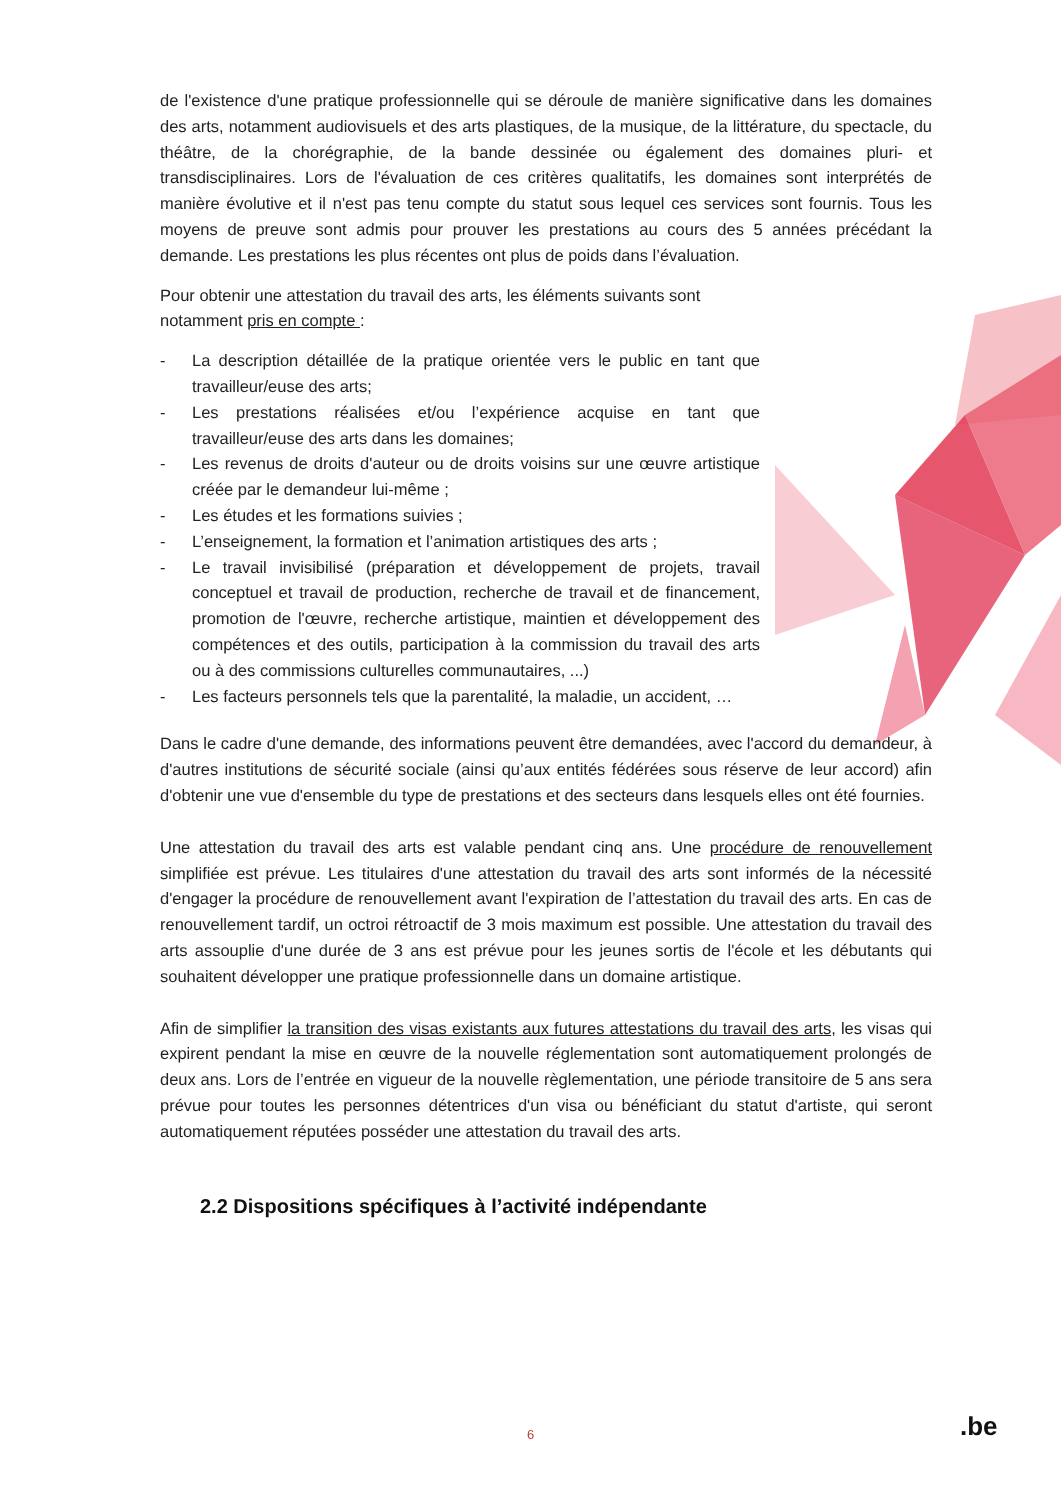de l'existence d'une pratique professionnelle qui se déroule de manière significative dans les domaines des arts, notamment audiovisuels et des arts plastiques, de la musique, de la littérature, du spectacle, du théâtre, de la chorégraphie, de la bande dessinée ou également des domaines pluri- et transdisciplinaires. Lors de l'évaluation de ces critères qualitatifs, les domaines sont interprétés de manière évolutive et il n'est pas tenu compte du statut sous lequel ces services sont fournis. Tous les moyens de preuve sont admis pour prouver les prestations au cours des 5 années précédant la demande. Les prestations les plus récentes ont plus de poids dans l’évaluation.
Pour obtenir une attestation du travail des arts, les éléments suivants sont notamment pris en compte :
- La description détaillée de la pratique orientée vers le public en tant que travailleur/euse des arts;
- Les prestations réalisées et/ou l’expérience acquise en tant que travailleur/euse des arts dans les domaines;
- Les revenus de droits d'auteur ou de droits voisins sur une œuvre artistique créée par le demandeur lui-même ;
- Les études et les formations suivies ;
- L’enseignement, la formation et l’animation artistiques des arts ;
- Le travail invisibilisé (préparation et développement de projets, travail conceptuel et travail de production, recherche de travail et de financement, promotion de l'œuvre, recherche artistique, maintien et développement des compétences et des outils, participation à la commission du travail des arts ou à des commissions culturelles communautaires, ...)
- Les facteurs personnels tels que la parentalité, la maladie, un accident, …
Dans le cadre d'une demande, des informations peuvent être demandées, avec l'accord du demandeur, à d'autres institutions de sécurité sociale (ainsi qu’aux entités fédérées sous réserve de leur accord) afin d'obtenir une vue d'ensemble du type de prestations et des secteurs dans lesquels elles ont été fournies.
Une attestation du travail des arts est valable pendant cinq ans. Une procédure de renouvellement simplifiée est prévue. Les titulaires d'une attestation du travail des arts sont informés de la nécessité d'engager la procédure de renouvellement avant l'expiration de l’attestation du travail des arts. En cas de renouvellement tardif, un octroi rétroactif de 3 mois maximum est possible. Une attestation du travail des arts assouplie d'une durée de 3 ans est prévue pour les jeunes sortis de l'école et les débutants qui souhaitent développer une pratique professionnelle dans un domaine artistique.
Afin de simplifier la transition des visas existants aux futures attestations du travail des arts, les visas qui expirent pendant la mise en œuvre de la nouvelle réglementation sont automatiquement prolongés de deux ans. Lors de l’entrée en vigueur de la nouvelle règlementation, une période transitoire de 5 ans sera prévue pour toutes les personnes détentrices d'un visa ou bénéficiant du statut d'artiste, qui seront automatiquement réputées posséder une attestation du travail des arts.
2.2 Dispositions spécifiques à l’activité indépendante
6 .be